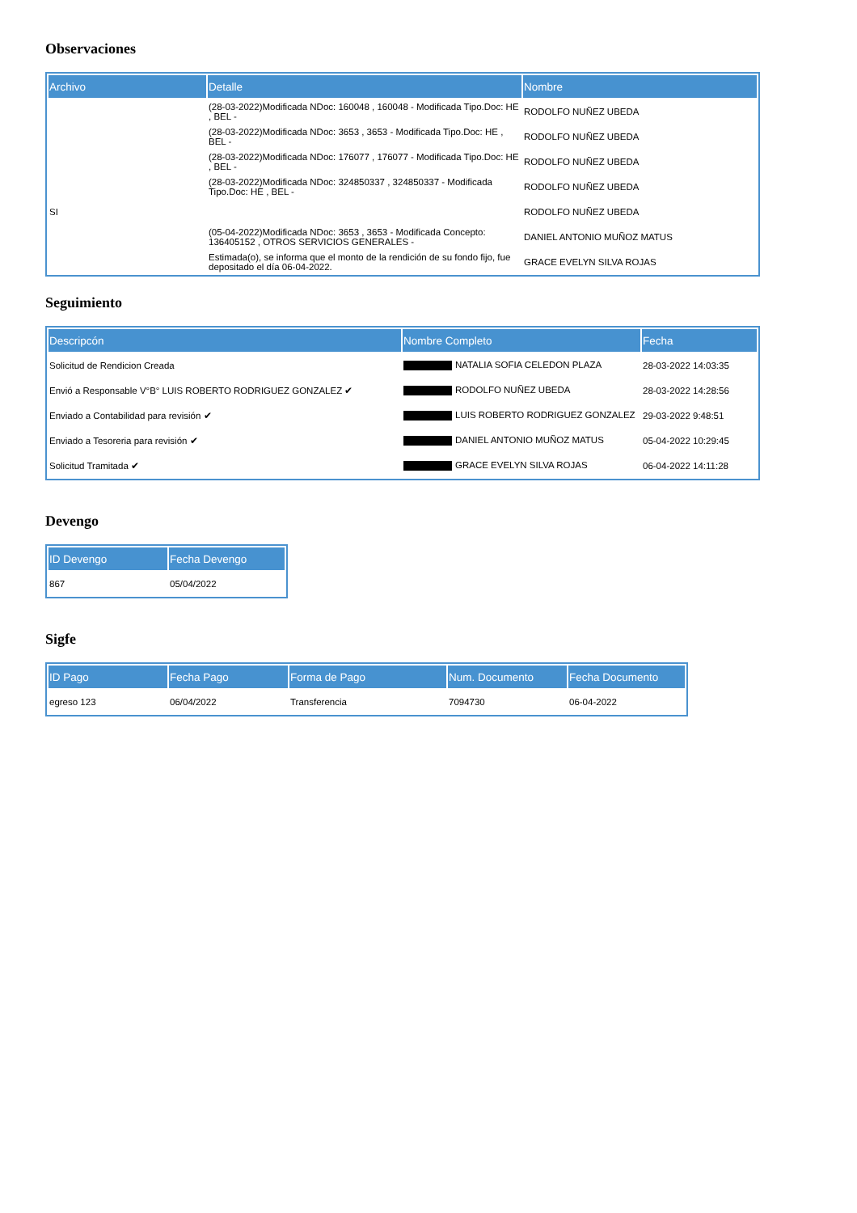Observaciones
| Archivo | Detalle | Nombre |
| --- | --- | --- |
| | (28-03-2022)Modificada NDoc: 160048 , 160048 - Modificada Tipo.Doc: HE , BEL - | RODOLFO NUÑEZ UBEDA |
| | (28-03-2022)Modificada NDoc: 3653 , 3653 - Modificada Tipo.Doc: HE , BEL - | RODOLFO NUÑEZ UBEDA |
| | (28-03-2022)Modificada NDoc: 176077 , 176077 - Modificada Tipo.Doc: HE , BEL - | RODOLFO NUÑEZ UBEDA |
| | (28-03-2022)Modificada NDoc: 324850337 , 324850337 - Modificada Tipo.Doc: HE , BEL - | RODOLFO NUÑEZ UBEDA |
| SI | | RODOLFO NUÑEZ UBEDA |
| | (05-04-2022)Modificada NDoc: 3653 , 3653 - Modificada Concepto: 136405152 , OTROS SERVICIOS GENERALES - | DANIEL ANTONIO MUÑOZ MATUS |
| | Estimada(o), se informa que el monto de la rendición de su fondo fijo, fue depositado el día 06-04-2022. | GRACE EVELYN SILVA ROJAS |
Seguimiento
| Descripcón | Nombre Completo | Fecha |
| --- | --- | --- |
| Solicitud de Rendicion Creada | NATALIA SOFIA CELEDON PLAZA | 28-03-2022 14:03:35 |
| Envió a Responsable V°B° LUIS ROBERTO RODRIGUEZ GONZALEZ ✔ | RODOLFO NUÑEZ UBEDA | 28-03-2022 14:28:56 |
| Enviado a Contabilidad para revisión ✔ | LUIS ROBERTO RODRIGUEZ GONZALEZ | 29-03-2022 9:48:51 |
| Enviado a Tesoreria para revisión ✔ | DANIEL ANTONIO MUÑOZ MATUS | 05-04-2022 10:29:45 |
| Solicitud Tramitada ✔ | GRACE EVELYN SILVA ROJAS | 06-04-2022 14:11:28 |
Devengo
| ID Devengo | Fecha Devengo |
| --- | --- |
| 867 | 05/04/2022 |
Sigfe
| ID Pago | Fecha Pago | Forma de Pago | Num. Documento | Fecha Documento |
| --- | --- | --- | --- | --- |
| egreso 123 | 06/04/2022 | Transferencia | 7094730 | 06-04-2022 |